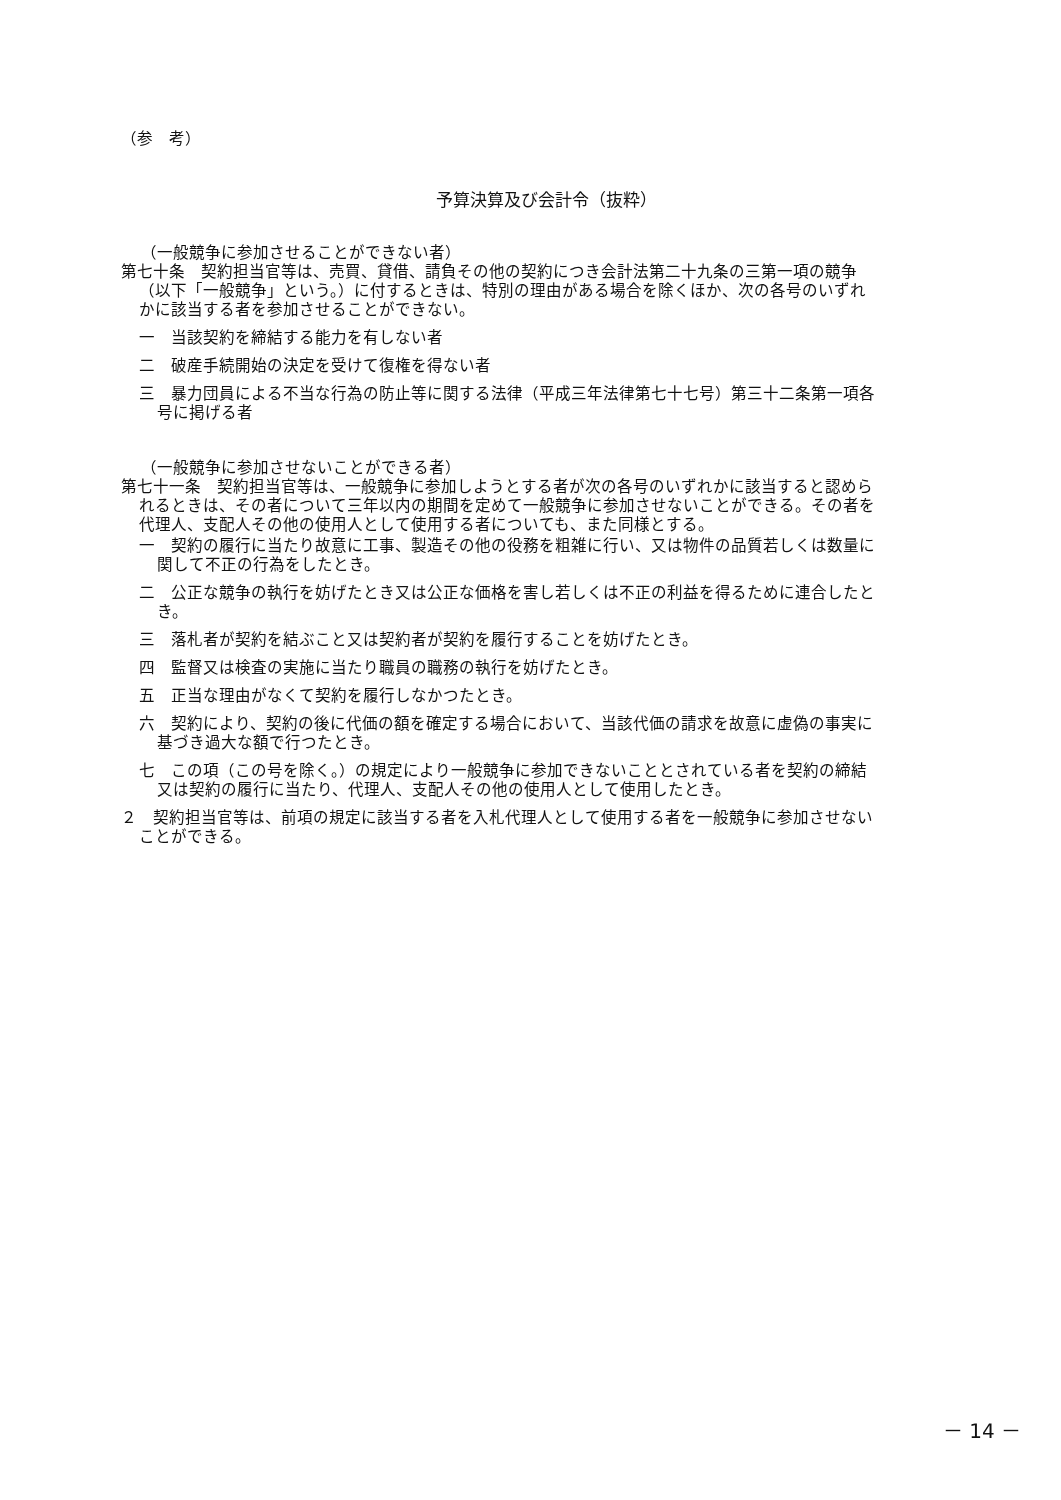（参　考）
予算決算及び会計令（抜粋）
（一般競争に参加させることができない者）
第七十条　契約担当官等は、売買、貸借、請負その他の契約につき会計法第二十九条の三第一項の競争（以下「一般競争」という。）に付するときは、特別の理由がある場合を除くほか、次の各号のいずれかに該当する者を参加させることができない。
一　当該契約を締結する能力を有しない者
二　破産手続開始の決定を受けて復権を得ない者
三　暴力団員による不当な行為の防止等に関する法律（平成三年法律第七十七号）第三十二条第一項各号に掲げる者
（一般競争に参加させないことができる者）
第七十一条　契約担当官等は、一般競争に参加しようとする者が次の各号のいずれかに該当すると認められるときは、その者について三年以内の期間を定めて一般競争に参加させないことができる。その者を代理人、支配人その他の使用人として使用する者についても、また同様とする。
一　契約の履行に当たり故意に工事、製造その他の役務を粗雑に行い、又は物件の品質若しくは数量に関して不正の行為をしたとき。
二　公正な競争の執行を妨げたとき又は公正な価格を害し若しくは不正の利益を得るために連合したとき。
三　落札者が契約を結ぶこと又は契約者が契約を履行することを妨げたとき。
四　監督又は検査の実施に当たり職員の職務の執行を妨げたとき。
五　正当な理由がなくて契約を履行しなかつたとき。
六　契約により、契約の後に代価の額を確定する場合において、当該代価の請求を故意に虚偽の事実に基づき過大な額で行つたとき。
七　この項（この号を除く。）の規定により一般競争に参加できないこととされている者を契約の締結又は契約の履行に当たり、代理人、支配人その他の使用人として使用したとき。
２　契約担当官等は、前項の規定に該当する者を入札代理人として使用する者を一般競争に参加させないことができる。
－ 14 －